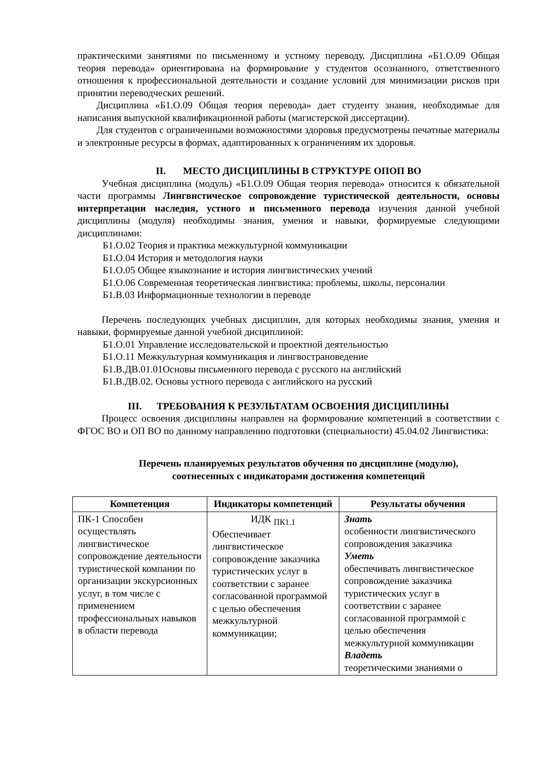практическими занятиями по письменному и устному переводу. Дисциплина «Б1.О.09 Общая теория перевода» ориентирована на формирование у студентов осознанного, ответственного отношения к профессиональной деятельности и создание условий для минимизации рисков при принятии переводческих решений.
Дисциплина «Б1.О.09 Общая теория перевода» дает студенту знания, необходимые для написания выпускной квалификационной работы (магистерской диссертации).
Для студентов с ограниченными возможностями здоровья предусмотрены печатные материалы и электронные ресурсы в формах, адаптированных к ограничениям их здоровья.
II. МЕСТО ДИСЦИПЛИНЫ В СТРУКТУРЕ ОПОП ВО
Учебная дисциплина (модуль) «Б1.О.09 Общая теория перевода» относится к обязательной части программы Лингвистическое сопровождение туристической деятельности, основы интерпретации наследия, устного и письменного перевода изучения данной учебной дисциплины (модуля) необходимы знания, умения и навыки, формируемые следующими дисциплинами:
Б1.О.02 Теория и практика межкультурной коммуникации
Б1.О.04 История и методология науки
Б1.О.05 Общее языкознание и история лингвистических учений
Б1.О.06 Современная теоретическая лингвистика: проблемы, школы, персоналии
Б1.В.03 Информационные технологии в переводе
Перечень последующих учебных дисциплин, для которых необходимы знания, умения и навыки, формируемые данной учебной дисциплиной:
Б1.О.01 Управление исследовательской и проектной деятельностью
Б1.О.11 Межкультурная коммуникация и лингвострановедение
Б1.В.ДВ.01.01Основы письменного перевода с русского на английский
Б1.В.ДВ.02. Основы устного перевода с английского на русский
III. ТРЕБОВАНИЯ К РЕЗУЛЬТАТАМ ОСВОЕНИЯ ДИСЦИПЛИНЫ
Процесс освоения дисциплины направлен на формирование компетенций в соответствии с ФГОС ВО и ОП ВО по данному направлению подготовки (специальности) 45.04.02 Лингвистика:
Перечень планируемых результатов обучения по дисциплине (модулю),
соотнесенных с индикаторами достижения компетенций
| Компетенция | Индикаторы компетенций | Результаты обучения |
| --- | --- | --- |
| ПК-1 Способен осуществлять лингвистическое сопровождение деятельности туристической компании по организации экскурсионных услуг, в том числе с применением профессиональных навыков в области перевода | ИДК <sub>ПК1.1</sub> Обеспечивает лингвистическое сопровождение заказчика туристических услуг в соответствии с заранее согласованной программой с целью обеспечения межкультурной коммуникации; | Знать особенности лингвистического сопровождения заказчика Уметь обеспечивать лингвистическое сопровождение заказчика туристических услуг в соответствии с заранее согласованной программой с целью обеспечения межкультурной коммуникации Владеть теоретическими знаниями о |